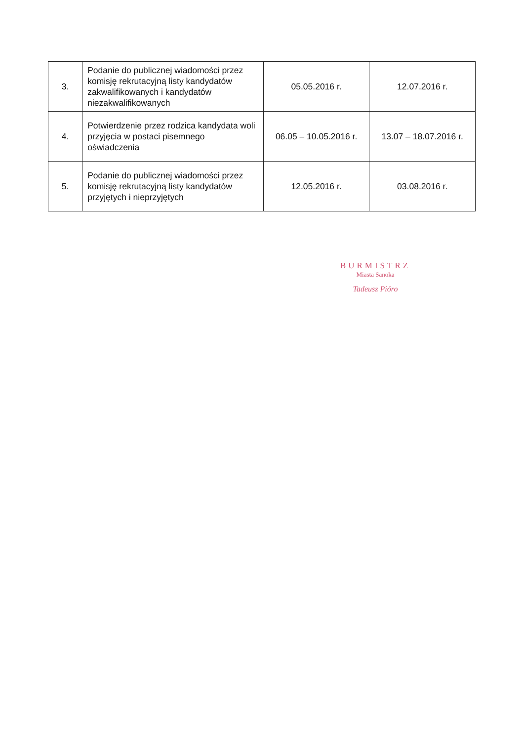| 3. | Podanie do publicznej wiadomości przez komisję rekrutacyjną listy kandydatów zakwalifikowanych i kandydatów niezakwalifikowanych | 05.05.2016 r. | 12.07.2016 r. |
| 4. | Potwierdzenie przez rodzica kandydata woli przyjęcia w postaci pisemnego oświadczenia | 06.05 – 10.05.2016 r. | 13.07 – 18.07.2016 r. |
| 5. | Podanie do publicznej wiadomości przez komisję rekrutacyjną listy kandydatów przyjętych i nieprzyjętych | 12.05.2016 r. | 03.08.2016 r. |
BURMISTRZ
Miasta Sanoka
Tadeusz Pióro